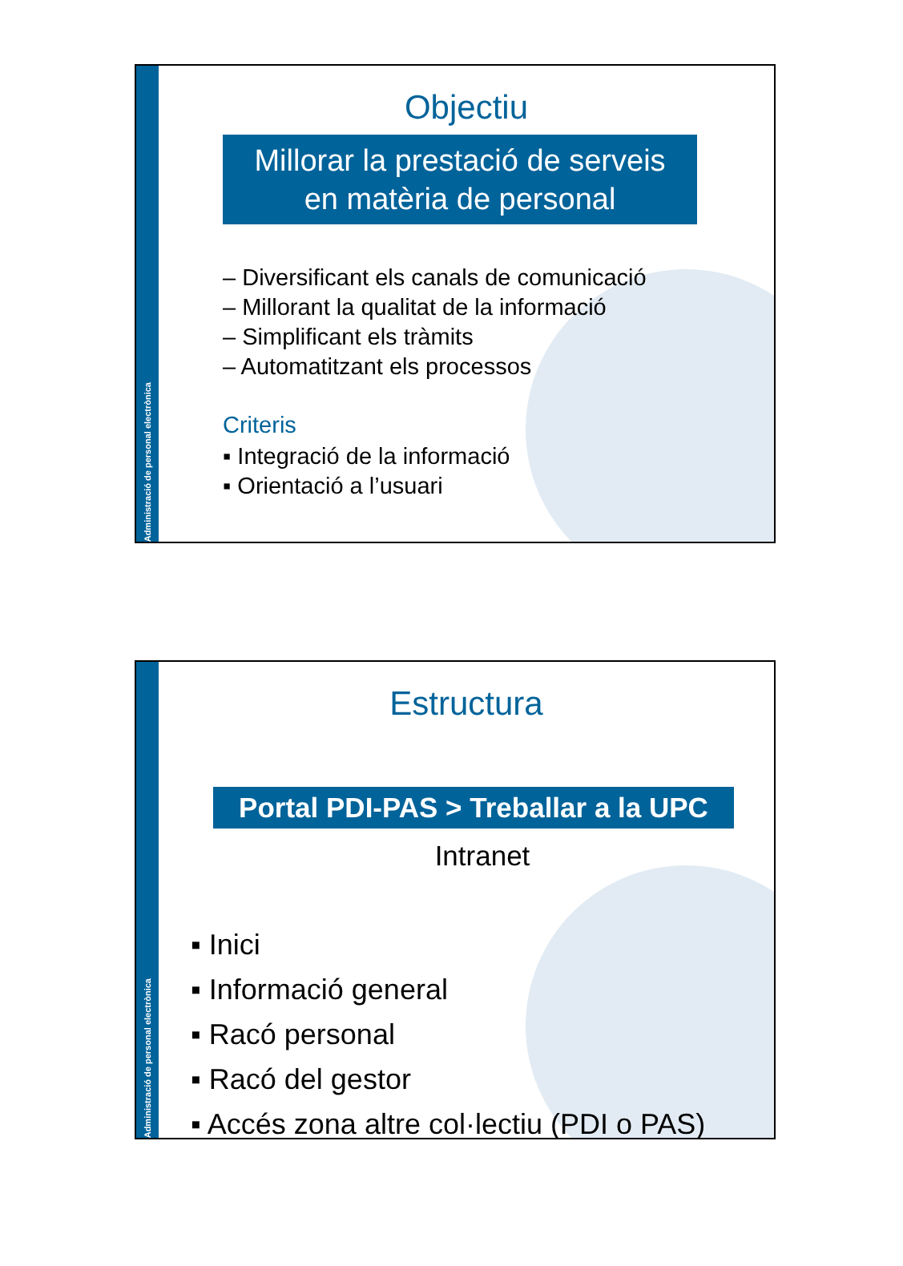Administració de personal electrònica
Objectiu
Millorar la prestació de serveis
en matèria de personal
– Diversificant els canals de comunicació
– Millorant la qualitat de la informació
– Simplificant els tràmits
– Automatitzant els processos
Criteris
▪ Integració de la informació
▪ Orientació a l’usuari
Administració de personal electrònica
Estructura
Portal PDI-PAS > Treballar a la UPC
Intranet
▪ Inici
▪ Informació general
▪ Racó personal
▪ Racó del gestor
▪ Accés zona altre col·lectiu (PDI o PAS)